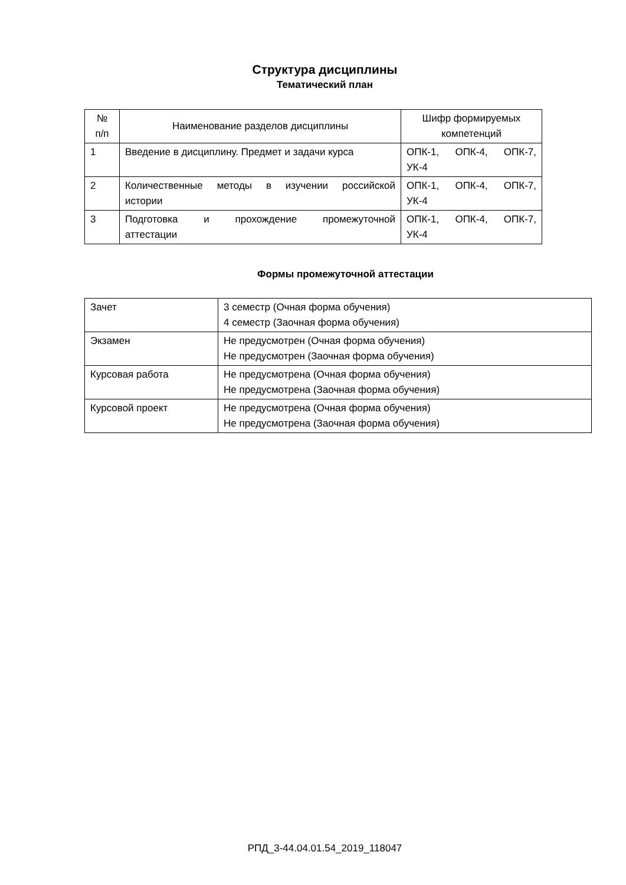Структура дисциплины
Тематический план
| № п/п | Наименование разделов дисциплины | Шифр формируемых компетенций |
| 1 | Введение в дисциплину. Предмет и задачи курса | ОПК-1, ОПК-4, ОПК-7, УК-4 |
| 2 | Количественные методы в изучении российской истории | ОПК-1, ОПК-4, ОПК-7, УК-4 |
| 3 | Подготовка и прохождение промежуточной аттестации | ОПК-1, ОПК-4, ОПК-7, УК-4 |
Формы промежуточной аттестации
| Зачет | 3 семестр (Очная форма обучения) 4 семестр (Заочная форма обучения) |
| Экзамен | Не предусмотрен (Очная форма обучения) Не предусмотрен (Заочная форма обучения) |
| Курсовая работа | Не предусмотрена (Очная форма обучения) Не предусмотрена (Заочная форма обучения) |
| Курсовой проект | Не предусмотрена (Очная форма обучения) Не предусмотрена (Заочная форма обучения) |
РПД_3-44.04.01.54_2019_118047